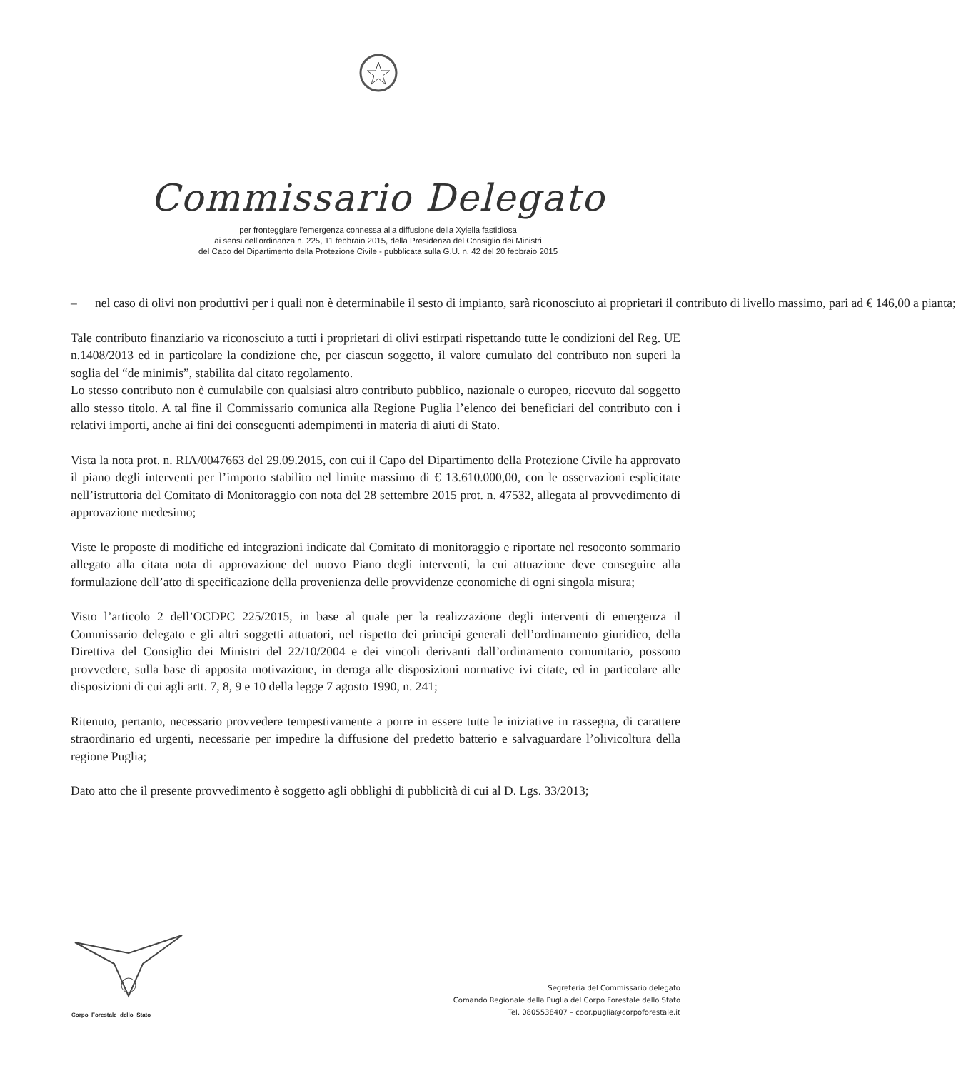Commissario Delegato
per fronteggiare l'emergenza connessa alla diffusione della Xylella fastidiosa
ai sensi dell'ordinanza n. 225, 11 febbraio 2015, della Presidenza del Consiglio dei Ministri
del Capo del Dipartimento della Protezione Civile - pubblicata sulla G.U. n. 42 del 20 febbraio 2015
– nel caso di olivi non produttivi per i quali non è determinabile il sesto di impianto, sarà riconosciuto ai proprietari il contributo di livello massimo, pari ad € 146,00 a pianta;
Tale contributo finanziario va riconosciuto a tutti i proprietari di olivi estirpati rispettando tutte le condizioni del Reg. UE n.1408/2013 ed in particolare la condizione che, per ciascun soggetto, il valore cumulato del contributo non superi la soglia del “de minimis”, stabilita dal citato regolamento.
Lo stesso contributo non è cumulabile con qualsiasi altro contributo pubblico, nazionale o europeo, ricevuto dal soggetto allo stesso titolo. A tal fine il Commissario comunica alla Regione Puglia l’elenco dei beneficiari del contributo con i relativi importi, anche ai fini dei conseguenti adempimenti in materia di aiuti di Stato.
Vista la nota prot. n. RIA/0047663 del 29.09.2015, con cui il Capo del Dipartimento della Protezione Civile ha approvato il piano degli interventi per l’importo stabilito nel limite massimo di € 13.610.000,00, con le osservazioni esplicitate nell’istruttoria del Comitato di Monitoraggio con nota del 28 settembre 2015 prot. n. 47532, allegata al provvedimento di approvazione medesimo;
Viste le proposte di modifiche ed integrazioni indicate dal Comitato di monitoraggio e riportate nel resoconto sommario allegato alla citata nota di approvazione del nuovo Piano degli interventi, la cui attuazione deve conseguire alla formulazione dell’atto di specificazione della provenienza delle provvidenze economiche di ogni singola misura;
Visto l’articolo 2 dell’OCDPC 225/2015, in base al quale per la realizzazione degli interventi di emergenza il Commissario delegato e gli altri soggetti attuatori, nel rispetto dei principi generali dell’ordinamento giuridico, della Direttiva del Consiglio dei Ministri del 22/10/2004 e dei vincoli derivanti dall’ordinamento comunitario, possono provvedere, sulla base di apposita motivazione, in deroga alle disposizioni normative ivi citate, ed in particolare alle disposizioni di cui agli artt. 7, 8, 9 e 10 della legge 7 agosto 1990, n. 241;
Ritenuto, pertanto, necessario provvedere tempestivamente a porre in essere tutte le iniziative in rassegna, di carattere straordinario ed urgenti, necessarie per impedire la diffusione del predetto batterio e salvaguardare l’olivicoltura della regione Puglia;
Dato atto che il presente provvedimento è soggetto agli obblighi di pubblicità di cui al D. Lgs. 33/2013;
Corpo Forestale dello Stato
Segreteria del Commissario delegato
Comando Regionale della Puglia del Corpo Forestale dello Stato
Tel. 0805538407 – coor.puglia@corpoforestale.it